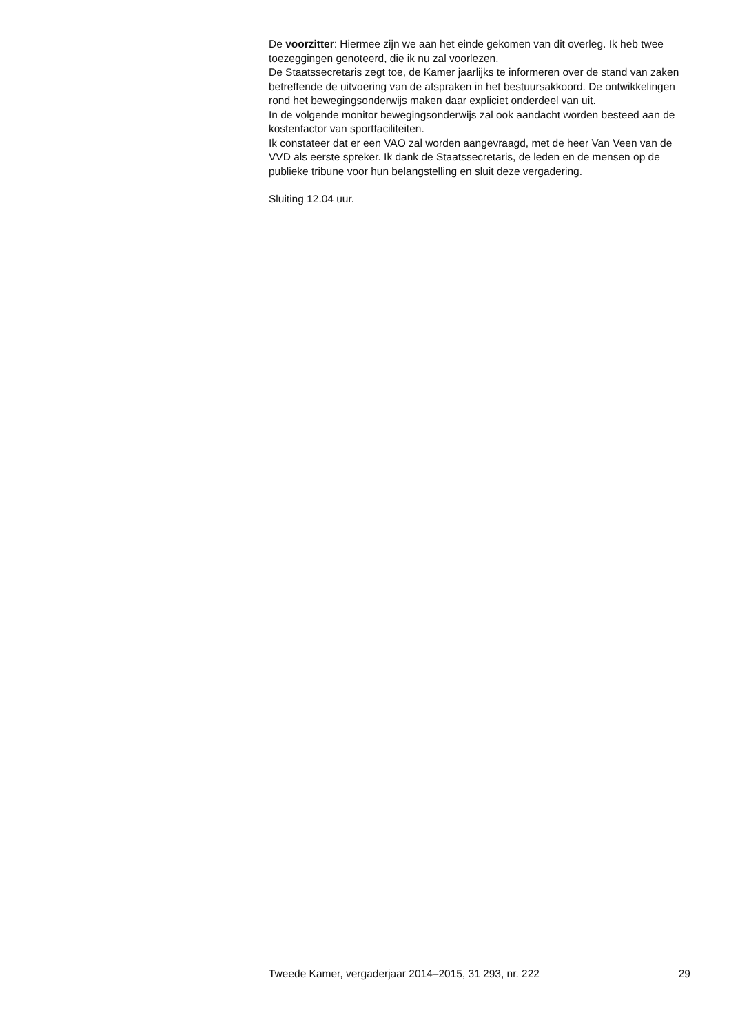De voorzitter: Hiermee zijn we aan het einde gekomen van dit overleg. Ik heb twee toezeggingen genoteerd, die ik nu zal voorlezen.
De Staatssecretaris zegt toe, de Kamer jaarlijks te informeren over de stand van zaken betreffende de uitvoering van de afspraken in het bestuursakkoord. De ontwikkelingen rond het bewegingsonderwijs maken daar expliciet onderdeel van uit.
In de volgende monitor bewegingsonderwijs zal ook aandacht worden besteed aan de kostenfactor van sportfaciliteiten.
Ik constateer dat er een VAO zal worden aangevraagd, met de heer Van Veen van de VVD als eerste spreker. Ik dank de Staatssecretaris, de leden en de mensen op de publieke tribune voor hun belangstelling en sluit deze vergadering.
Sluiting 12.04 uur.
Tweede Kamer, vergaderjaar 2014–2015, 31 293, nr. 222 29